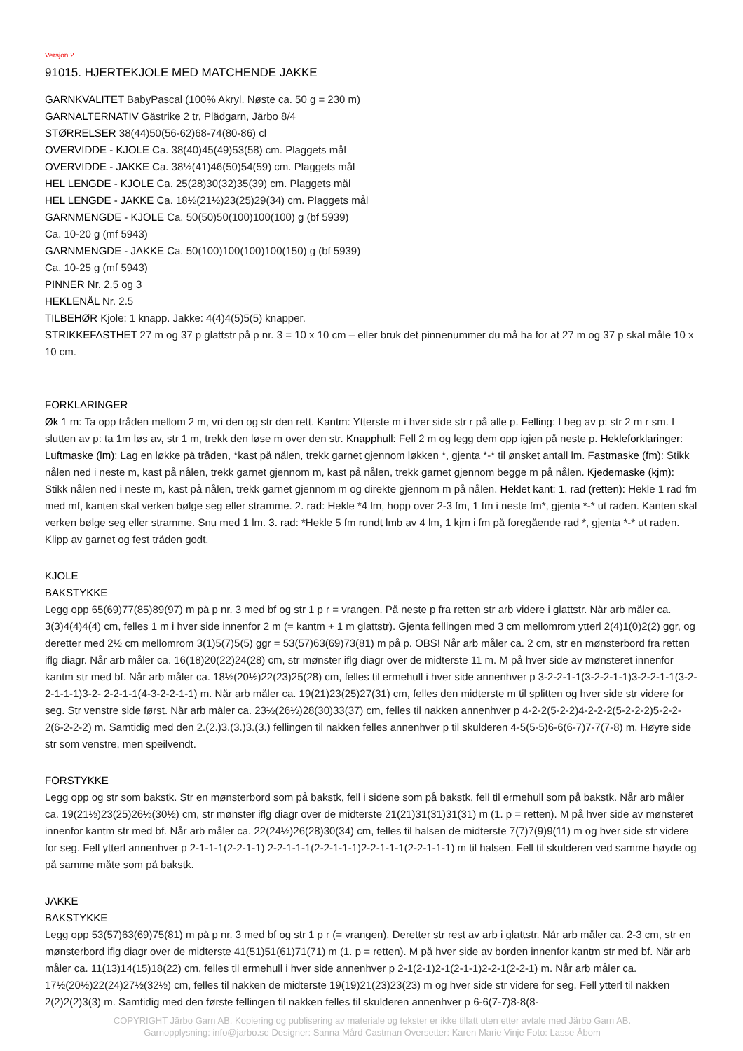Versjon 2
91015. HJERTEKJOLE MED MATCHENDE JAKKE
GARNKVALITET BabyPascal (100% Akryl. Nøste ca. 50 g = 230 m)
GARNALTERNATIV Gästrike 2 tr, Plädgarn, Järbo 8/4
STØRRELSER 38(44)50(56-62)68-74(80-86) cl
OVERVIDDE - KJOLE Ca. 38(40)45(49)53(58) cm. Plaggets mål
OVERVIDDE - JAKKE Ca. 38½(41)46(50)54(59) cm. Plaggets mål
HEL LENGDE - KJOLE Ca. 25(28)30(32)35(39) cm. Plaggets mål
HEL LENGDE - JAKKE Ca. 18½(21½)23(25)29(34) cm. Plaggets mål
GARNMENGDE - KJOLE Ca. 50(50)50(100)100(100) g (bf 5939)
Ca. 10-20 g (mf 5943)
GARNMENGDE - JAKKE Ca. 50(100)100(100)100(150) g (bf 5939)
Ca. 10-25 g (mf 5943)
PINNER Nr. 2.5 og 3
HEKLENÅL Nr. 2.5
TILBEHØR Kjole: 1 knapp. Jakke: 4(4)4(5)5(5) knapper.
STRIKKEFASTHET 27 m og 37 p glattstr på p nr. 3 = 10 x 10 cm – eller bruk det pinnenummer du må ha for at 27 m og 37 p skal måle 10 x 10 cm.
FORKLARINGER
Øk 1 m: Ta opp tråden mellom 2 m, vri den og str den rett. Kantm: Ytterste m i hver side str r på alle p. Felling: I beg av p: str 2 m r sm. I slutten av p: ta 1m løs av, str 1 m, trekk den løse m over den str. Knapphull: Fell 2 m og legg dem opp igjen på neste p. Hekleforklaringer: Luftmaske (lm): Lag en løkke på tråden, *kast på nålen, trekk garnet gjennom løkken *, gjenta *-* til ønsket antall lm. Fastmaske (fm): Stikk nålen ned i neste m, kast på nålen, trekk garnet gjennom m, kast på nålen, trekk garnet gjennom begge m på nålen. Kjedemaske (kjm): Stikk nålen ned i neste m, kast på nålen, trekk garnet gjennom m og direkte gjennom m på nålen. Heklet kant: 1. rad (retten): Hekle 1 rad fm med mf, kanten skal verken bølge seg eller stramme. 2. rad: Hekle *4 lm, hopp over 2-3 fm, 1 fm i neste fm*, gjenta *-* ut raden. Kanten skal verken bølge seg eller stramme. Snu med 1 lm. 3. rad: *Hekle 5 fm rundt lmb av 4 lm, 1 kjm i fm på foregående rad *, gjenta *-* ut raden. Klipp av garnet og fest tråden godt.
KJOLE
BAKSTYKKE
Legg opp 65(69)77(85)89(97) m på p nr. 3 med bf og str 1 p r = vrangen. På neste p fra retten str arb videre i glattstr. Når arb måler ca. 3(3)4(4)4(4) cm, felles 1 m i hver side innenfor 2 m (= kantm + 1 m glattstr). Gjenta fellingen med 3 cm mellomrom ytterl 2(4)1(0)2(2) ggr, og deretter med 2½ cm mellomrom 3(1)5(7)5(5) ggr = 53(57)63(69)73(81) m på p. OBS! Når arb måler ca. 2 cm, str en mønsterbord fra retten iflg diagr. Når arb måler ca. 16(18)20(22)24(28) cm, str mønster iflg diagr over de midterste 11 m. M på hver side av mønsteret innenfor kantm str med bf. Når arb måler ca. 18½(20½)22(23)25(28) cm, felles til ermehull i hver side annenhver p 3-2-2-1-1(3-2-2-1-1)3-2-2-1-1(3-2-2-1-1-1)3-2- 2-2-1-1(4-3-2-2-1-1) m. Når arb måler ca. 19(21)23(25)27(31) cm, felles den midterste m til splitten og hver side str videre for seg. Str venstre side først. Når arb måler ca. 23½(26½)28(30)33(37) cm, felles til nakken annenhver p 4-2-2(5-2-2)4-2-2-2(5-2-2-2)5-2-2-2(6-2-2-2) m. Samtidig med den 2.(2.)3.(3.)3.(3.) fellingen til nakken felles annenhver p til skulderen 4-5(5-5)6-6(6-7)7-7(7-8) m. Høyre side str som venstre, men speilvendt.
FORSTYKKE
Legg opp og str som bakstk. Str en mønsterbord som på bakstk, fell i sidene som på bakstk, fell til ermehull som på bakstk. Når arb måler ca. 19(21½)23(25)26½(30½) cm, str mønster iflg diagr over de midterste 21(21)31(31)31(31) m (1. p = retten). M på hver side av mønsteret innenfor kantm str med bf. Når arb måler ca. 22(24½)26(28)30(34) cm, felles til halsen de midterste 7(7)7(9)9(11) m og hver side str videre for seg. Fell ytterl annenhver p 2-1-1-1(2-2-1-1) 2-2-1-1-1(2-2-1-1-1)2-2-1-1-1(2-2-1-1-1) m til halsen. Fell til skulderen ved samme høyde og på samme måte som på bakstk.
JAKKE
BAKSTYKKE
Legg opp 53(57)63(69)75(81) m på p nr. 3 med bf og str 1 p r (= vrangen). Deretter str rest av arb i glattstr. Når arb måler ca. 2-3 cm, str en mønsterbord iflg diagr over de midterste 41(51)51(61)71(71) m (1. p = retten). M på hver side av borden innenfor kantm str med bf. Når arb måler ca. 11(13)14(15)18(22) cm, felles til ermehull i hver side annenhver p 2-1(2-1)2-1(2-1-1)2-2-1(2-2-1) m. Når arb måler ca. 17½(20½)22(24)27½(32½) cm, felles til nakken de midterste 19(19)21(23)23(23) m og hver side str videre for seg. Fell ytterl til nakken 2(2)2(2)3(3) m. Samtidig med den første fellingen til nakken felles til skulderen annenhver p 6-6(7-7)8-8(8-
COPYRIGHT Järbo Garn AB. Kopiering og publisering av materiale og tekster er ikke tillatt uten etter avtale med Järbo Garn AB.
Garnopplysning: info@jarbo.se Designer: Sanna Mård Castman Oversetter: Karen Marie Vinje Foto: Lasse Åbom